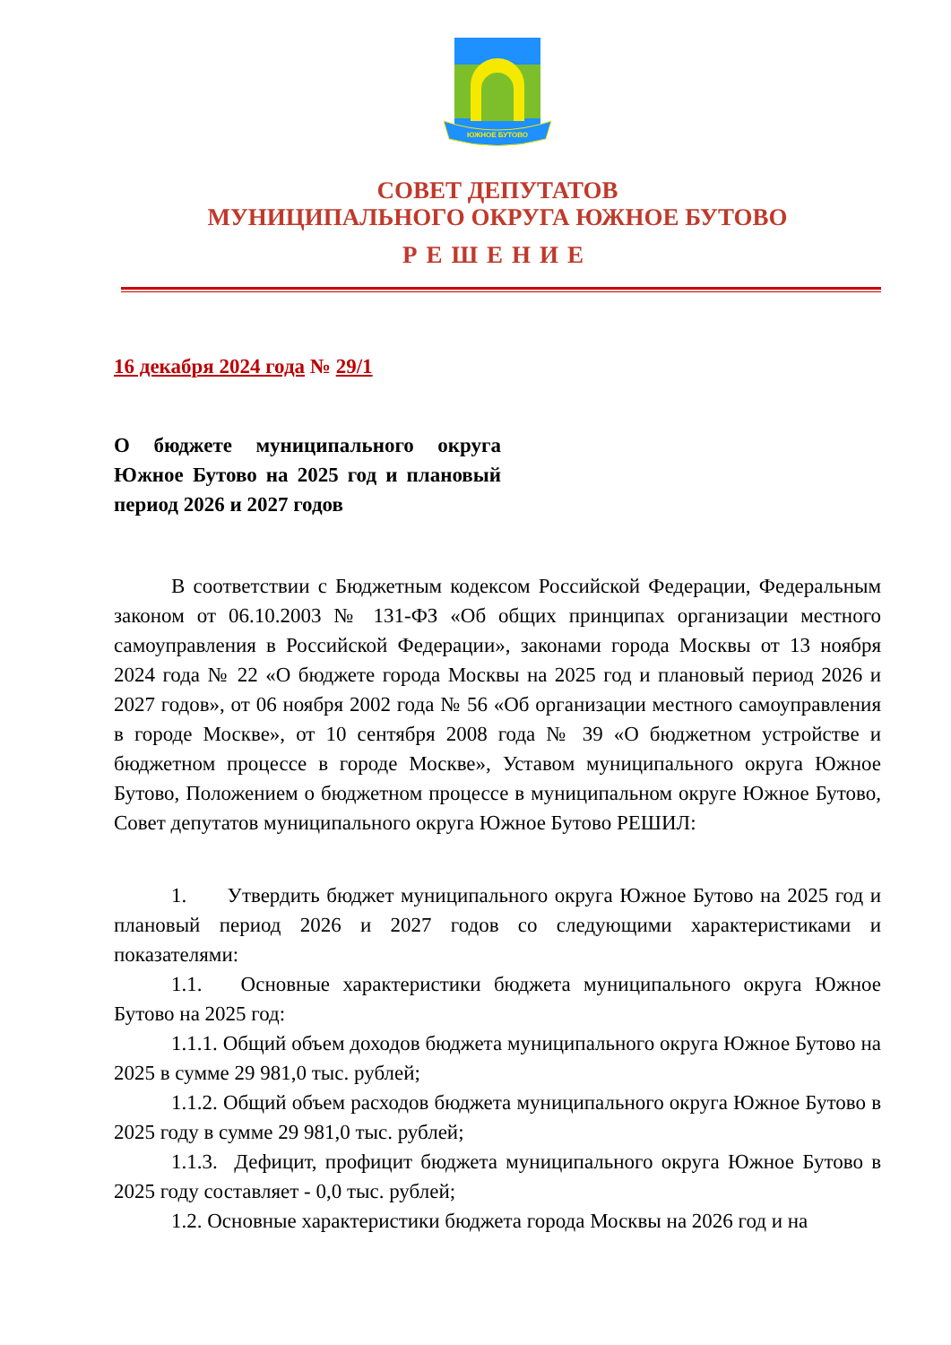ЮЖНОЕ БУТОВО
СОВЕТ ДЕПУТАТОВ
МУНИЦИПАЛЬНОГО ОКРУГА ЮЖНОЕ БУТОВО
РЕШЕНИЕ
16 декабря 2024 года № 29/1
О бюджете муниципального округа Южное Бутово на 2025 год и плановый период 2026 и 2027 годов
В соответствии с Бюджетным кодексом Российской Федерации, Федеральным законом от 06.10.2003 № 131-ФЗ «Об общих принципах организации местного самоуправления в Российской Федерации», законами города Москвы от 13 ноября 2024 года № 22 «О бюджете города Москвы на 2025 год и плановый период 2026 и 2027 годов», от 06 ноября 2002 года № 56 «Об организации местного самоуправления в городе Москве», от 10 сентября 2008 года № 39 «О бюджетном устройстве и бюджетном процессе в городе Москве», Уставом муниципального округа Южное Бутово, Положением о бюджетном процессе в муниципальном округе Южное Бутово, Совет депутатов муниципального округа Южное Бутово РЕШИЛ:
1. Утвердить бюджет муниципального округа Южное Бутово на 2025 год и плановый период 2026 и 2027 годов со следующими характеристиками и показателями:
1.1. Основные характеристики бюджета муниципального округа Южное Бутово на 2025 год:
1.1.1. Общий объем доходов бюджета муниципального округа Южное Бутово на 2025 в сумме 29 981,0 тыс. рублей;
1.1.2. Общий объем расходов бюджета муниципального округа Южное Бутово в 2025 году в сумме 29 981,0 тыс. рублей;
1.1.3. Дефицит, профицит бюджета муниципального округа Южное Бутово в 2025 году составляет - 0,0 тыс. рублей;
1.2. Основные характеристики бюджета города Москвы на 2026 год и на